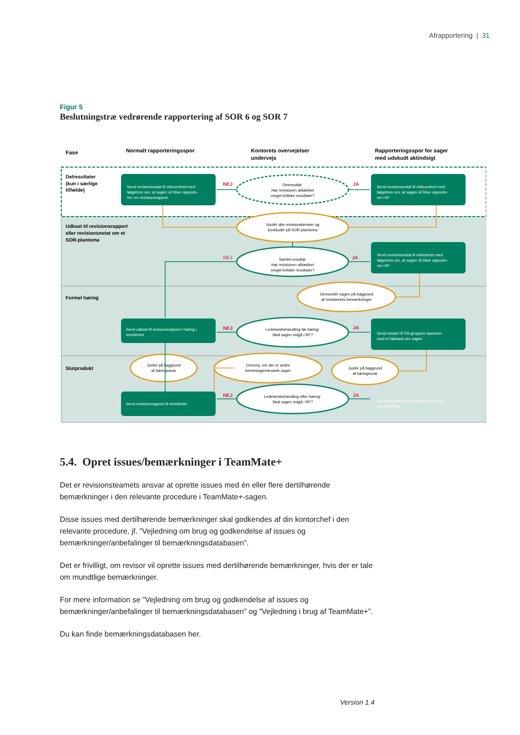Afrapportering | 31
Figur 5
Beslutningstræ vedrørende rapportering af SOR 6 og SOR 7
Fase
Normalt rapporteringsspor
Kontorets overvejelser
undervejs
Rapporteringsspor for sager
med udskudt aktindsigt
Delresultater
(kun i særlige
tilfælde)
Udkast til revisionsrapport
eller revisionsnotat om et
SOR-plantema
Formel høring
Slutprodukt
Send revisionsnotat til virksomhed med
følgebrev om, at sagen vil blive rapporte-
ret i en revisionsrapport
Send revisionsnotat til virksomhed med
følgebrev om, at sagen vil blive rapporte-
ret i RF
Send revisionsnotat til ministeriet med
følgebrev om, at sagen vil blive rapporte-
ret i RF
Send udkast til revisionsrapport i høring i
ministeriet
Send notatet til RS-gruppen sammen
med et faktaark om sagen
Send revisionsrapport til ministeriet
Send RF-beretning til Statsrevisorerne
og ministeriet
Delresultat:
Har revisionen afdækket
meget kritiske resultater?
Vurdér alle revisionsbeviser og
konkludér på SOR-plantema
Samlet resultat:
Har revisionen afdækket
meget kritiske resultater?
Genvurdér sagen på baggrund
af ministeriets bemærkninger
Ledelsesbehandling før høring:
Skal sagen indgå i RF?
Justér på baggrund
af høringssvar
Overvej, om der er andre
beretningsrelevante sager
Justér på baggrund
af høringssvar
Ledelsesbehandling efter høring:
Skal sagen indgå i RF?
NEJ
JA
NEJ
JA
NEJ
JA
NEJ
JA
5.4. Opret issues/bemærkninger i TeamMate+
Det er revisionsteamets ansvar at oprette issues med én eller flere dertilhørende bemærkninger i den relevante procedure i TeamMate+-sagen.
Disse issues med dertilhørende bemærkninger skal godkendes af din kontorchef i den relevante procedure, jf. ”Vejledning om brug og godkendelse af issues og bemærkninger/anbefalinger til bemærkningsdatabasen”.
Det er frivilligt, om revisor vil oprette issues med dertilhørende bemærkninger, hvis der er tale om mundtlige bemærkninger.
For mere information se ”Vejledning om brug og godkendelse af issues og bemærkninger/anbefalinger til bemærkningsdatabasen” og ”Vejledning i brug af TeamMate+”.
Du kan finde bemærkningsdatabasen her.
Version 1.4